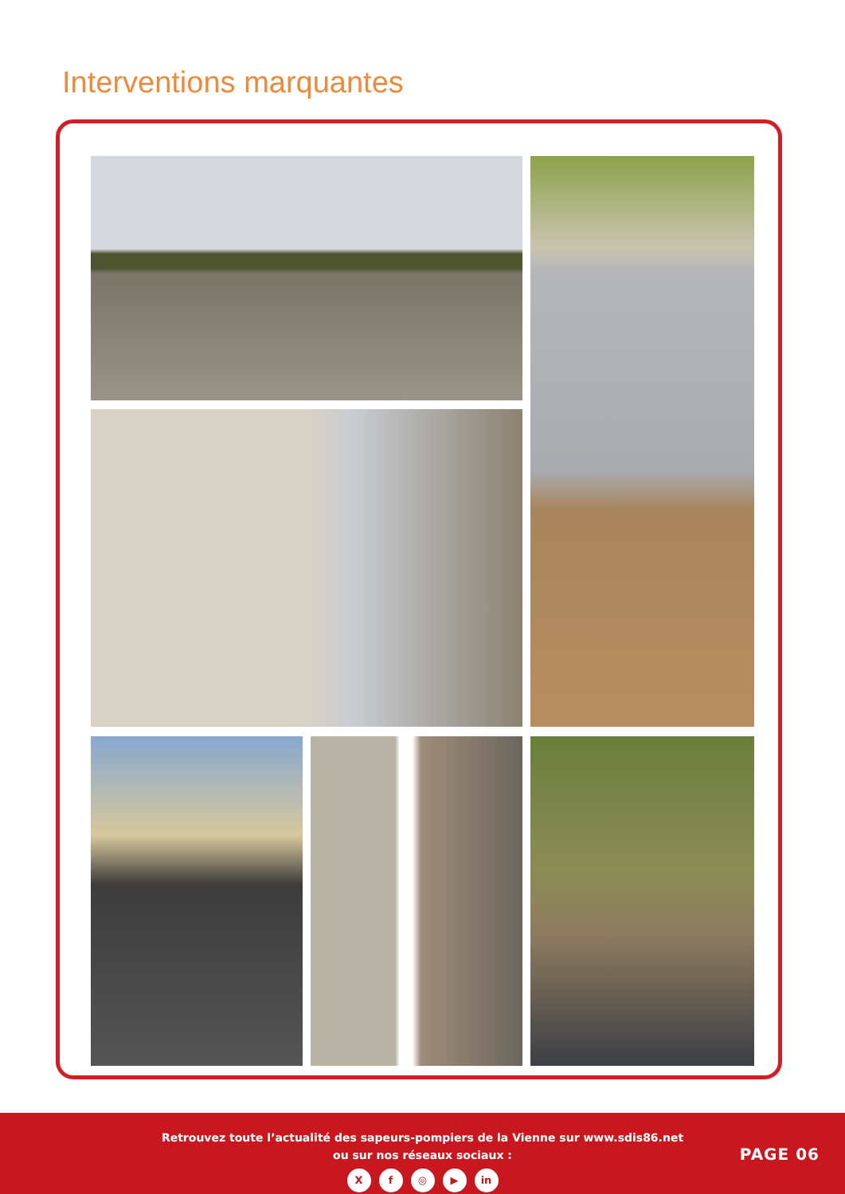Interventions marquantes
Retrouvez toute l’actualité des sapeurs-pompiers de la Vienne sur www.sdis86.net
ou sur nos réseaux sociaux :
Xf ◎ ▶ in
PAGE 06